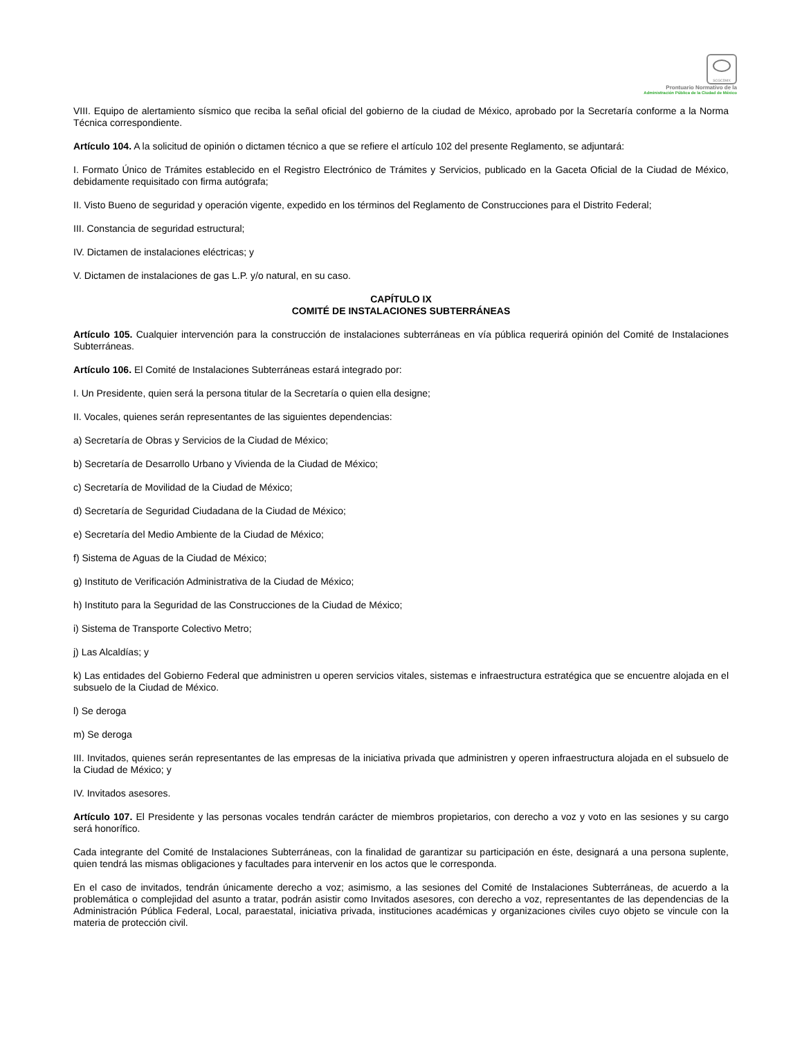SCGCDMX
Prontuario Normativo de la
Administración Pública de la Ciudad de México
VIII. Equipo de alertamiento sísmico que reciba la señal oficial del gobierno de la ciudad de México, aprobado por la Secretaría conforme a la Norma Técnica correspondiente.
Artículo 104. A la solicitud de opinión o dictamen técnico a que se refiere el artículo 102 del presente Reglamento, se adjuntará:
I. Formato Único de Trámites establecido en el Registro Electrónico de Trámites y Servicios, publicado en la Gaceta Oficial de la Ciudad de México, debidamente requisitado con firma autógrafa;
II. Visto Bueno de seguridad y operación vigente, expedido en los términos del Reglamento de Construcciones para el Distrito Federal;
III. Constancia de seguridad estructural;
IV. Dictamen de instalaciones eléctricas; y
V. Dictamen de instalaciones de gas L.P. y/o natural, en su caso.
CAPÍTULO IX
COMITÉ DE INSTALACIONES SUBTERRÁNEAS
Artículo 105. Cualquier intervención para la construcción de instalaciones subterráneas en vía pública requerirá opinión del Comité de Instalaciones Subterráneas.
Artículo 106. El Comité de Instalaciones Subterráneas estará integrado por:
I. Un Presidente, quien será la persona titular de la Secretaría o quien ella designe;
II. Vocales, quienes serán representantes de las siguientes dependencias:
a) Secretaría de Obras y Servicios de la Ciudad de México;
b) Secretaría de Desarrollo Urbano y Vivienda de la Ciudad de México;
c) Secretaría de Movilidad de la Ciudad de México;
d) Secretaría de Seguridad Ciudadana de la Ciudad de México;
e) Secretaría del Medio Ambiente de la Ciudad de México;
f) Sistema de Aguas de la Ciudad de México;
g) Instituto de Verificación Administrativa de la Ciudad de México;
h) Instituto para la Seguridad de las Construcciones de la Ciudad de México;
i) Sistema de Transporte Colectivo Metro;
j) Las Alcaldías; y
k) Las entidades del Gobierno Federal que administren u operen servicios vitales, sistemas e infraestructura estratégica que se encuentre alojada en el subsuelo de la Ciudad de México.
l) Se deroga
m) Se deroga
III. Invitados, quienes serán representantes de las empresas de la iniciativa privada que administren y operen infraestructura alojada en el subsuelo de la Ciudad de México; y
IV. Invitados asesores.
Artículo 107. El Presidente y las personas vocales tendrán carácter de miembros propietarios, con derecho a voz y voto en las sesiones y su cargo será honorífico.
Cada integrante del Comité de Instalaciones Subterráneas, con la finalidad de garantizar su participación en éste, designará a una persona suplente, quien tendrá las mismas obligaciones y facultades para intervenir en los actos que le corresponda.
En el caso de invitados, tendrán únicamente derecho a voz; asimismo, a las sesiones del Comité de Instalaciones Subterráneas, de acuerdo a la problemática o complejidad del asunto a tratar, podrán asistir como Invitados asesores, con derecho a voz, representantes de las dependencias de la Administración Pública Federal, Local, paraestatal, iniciativa privada, instituciones académicas y organizaciones civiles cuyo objeto se vincule con la materia de protección civil.